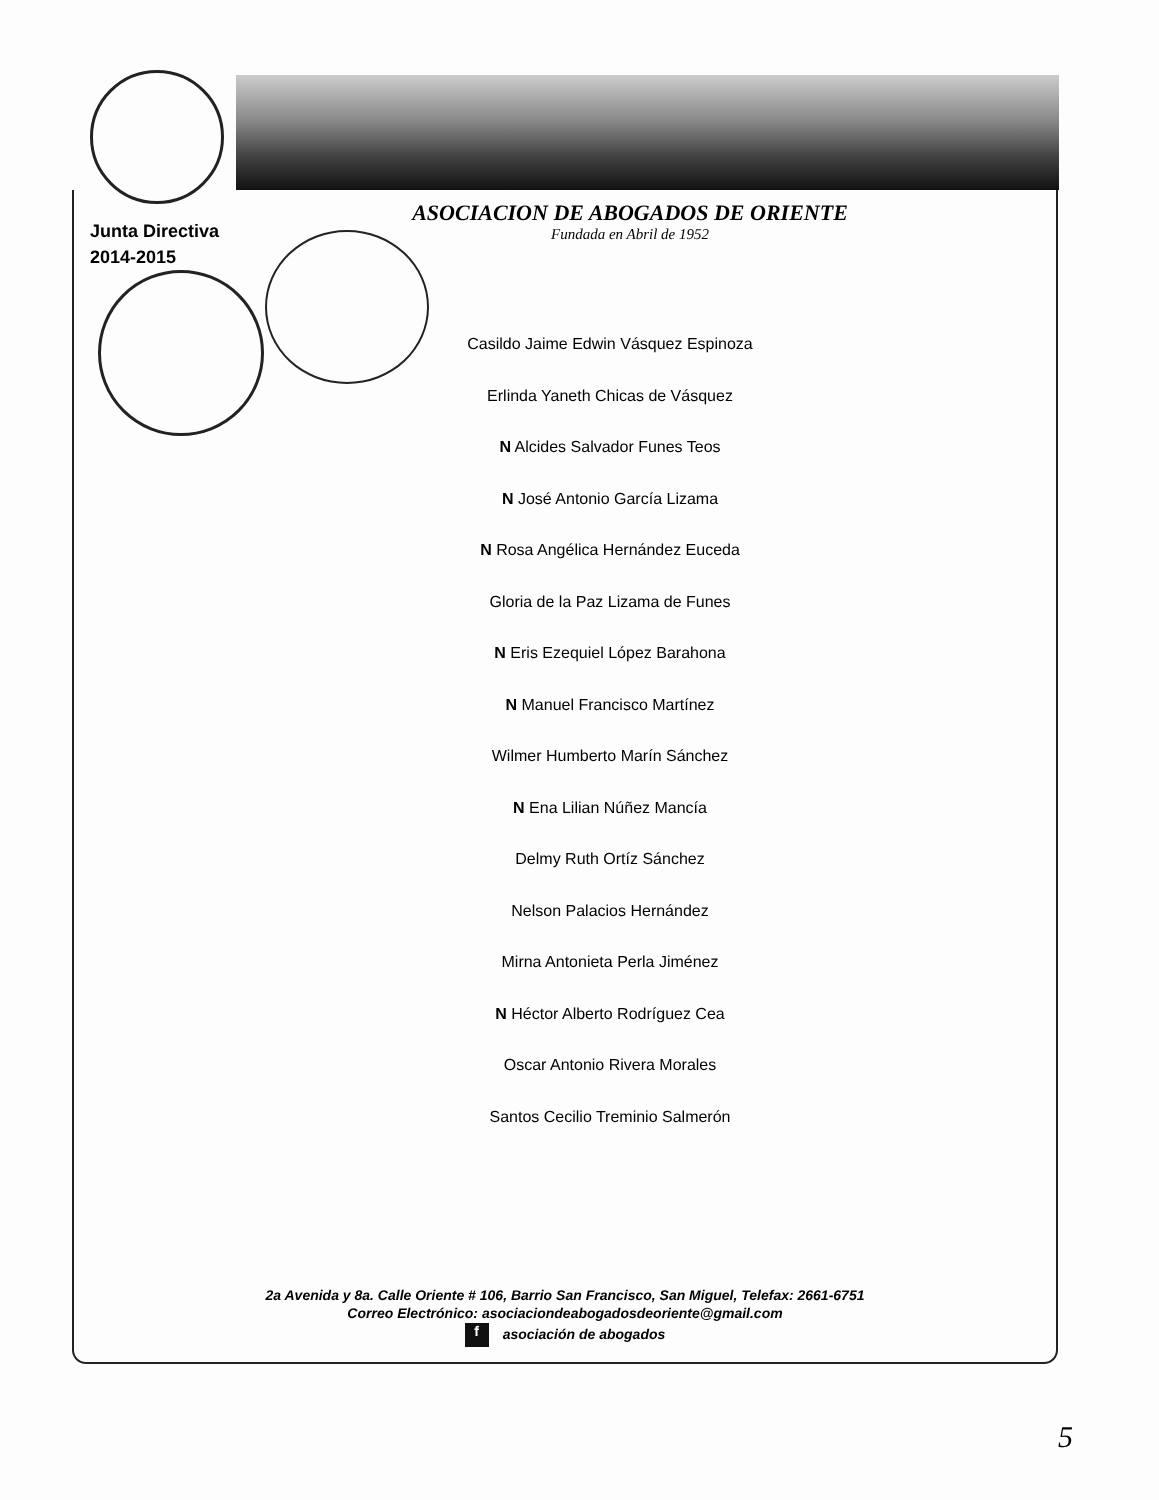ASOCIACION DE ABOGADOS DE ORIENTE
Fundada en Abril de 1952
Junta Directiva
2014-2015
Casildo Jaime Edwin Vásquez Espinoza
Erlinda Yaneth Chicas de Vásquez
N Alcides Salvador Funes Teos
N José Antonio García Lizama
N Rosa Angélica Hernández Euceda
Gloria de la Paz Lizama de Funes
N Eris Ezequiel López Barahona
N Manuel Francisco Martínez
Wilmer Humberto Marín Sánchez
N Ena Lilian Núñez Mancía
Delmy Ruth Ortíz Sánchez
Nelson Palacios Hernández
Mirna Antonieta Perla Jiménez
N Héctor Alberto Rodríguez Cea
Oscar Antonio Rivera Morales
Santos Cecilio Treminio Salmerón
2a Avenida y 8a. Calle Oriente # 106, Barrio San Francisco, San Miguel, Telefax: 2661-6751
Correo Electrónico: asociaciondeabogadosdeoriente@gmail.com
f asociación de abogados
5